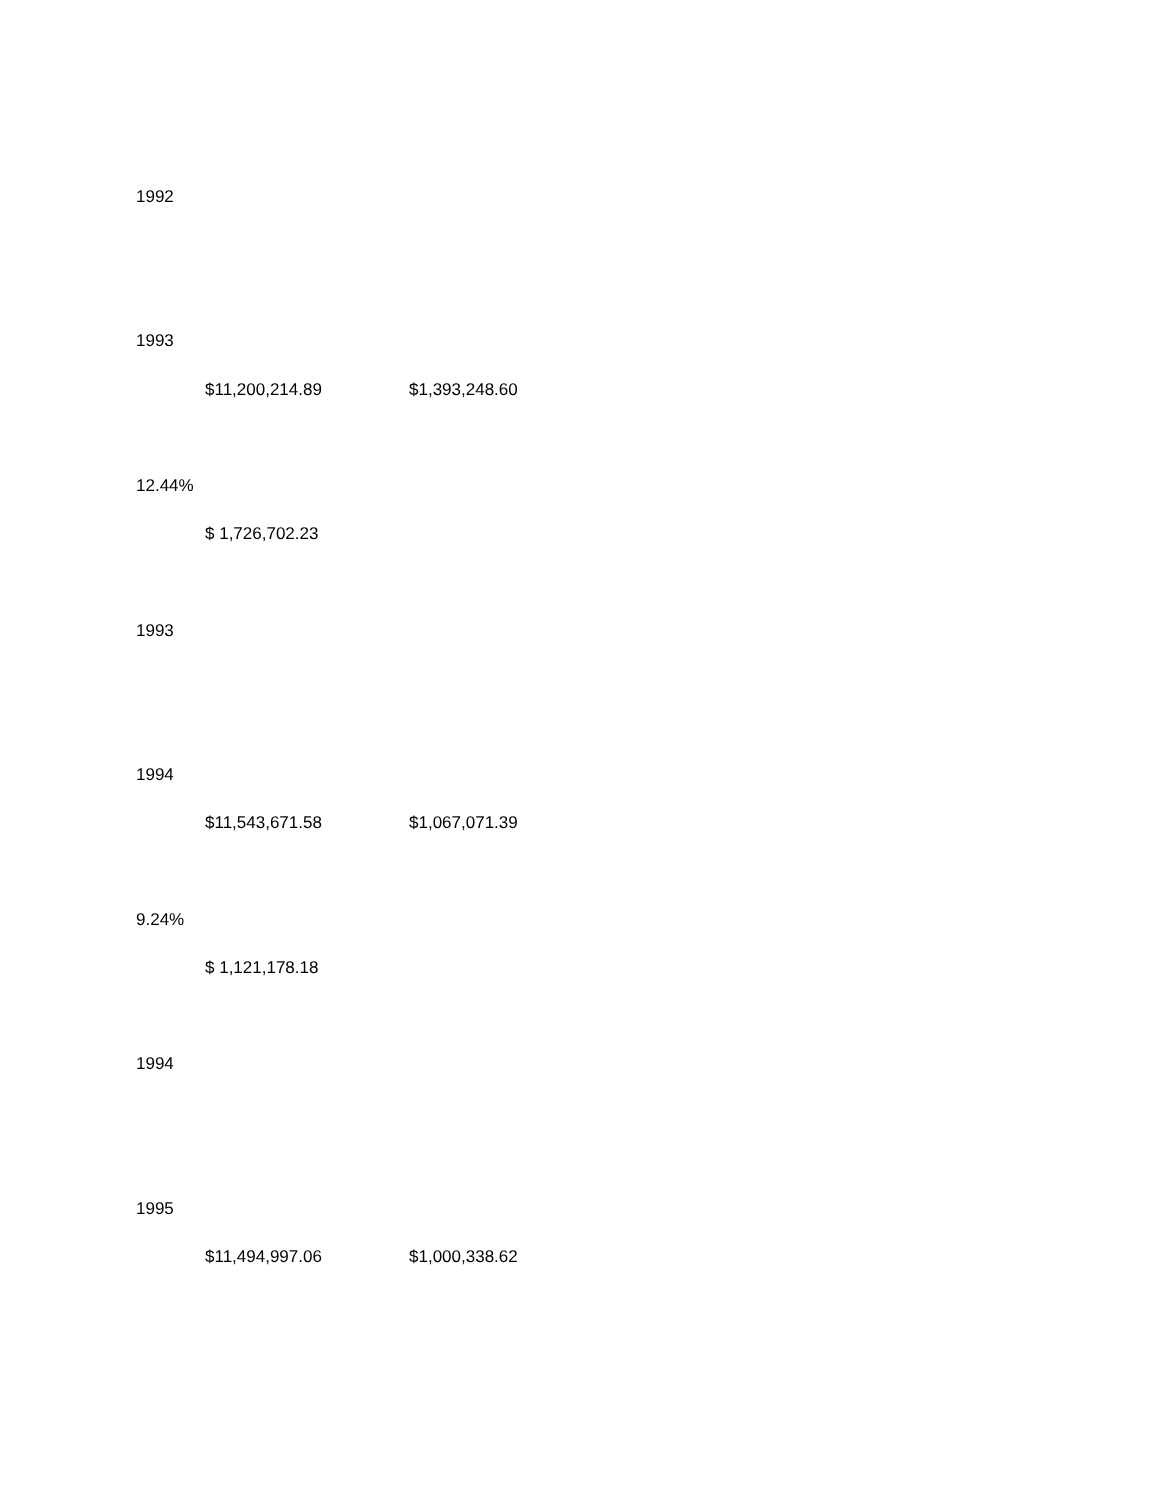1992
1993
$11,200,214.89 $1,393,248.60
12.44%
$ 1,726,702.23
1993
1994
$11,543,671.58 $1,067,071.39
9.24%
$ 1,121,178.18
1994
1995
$11,494,997.06 $1,000,338.62